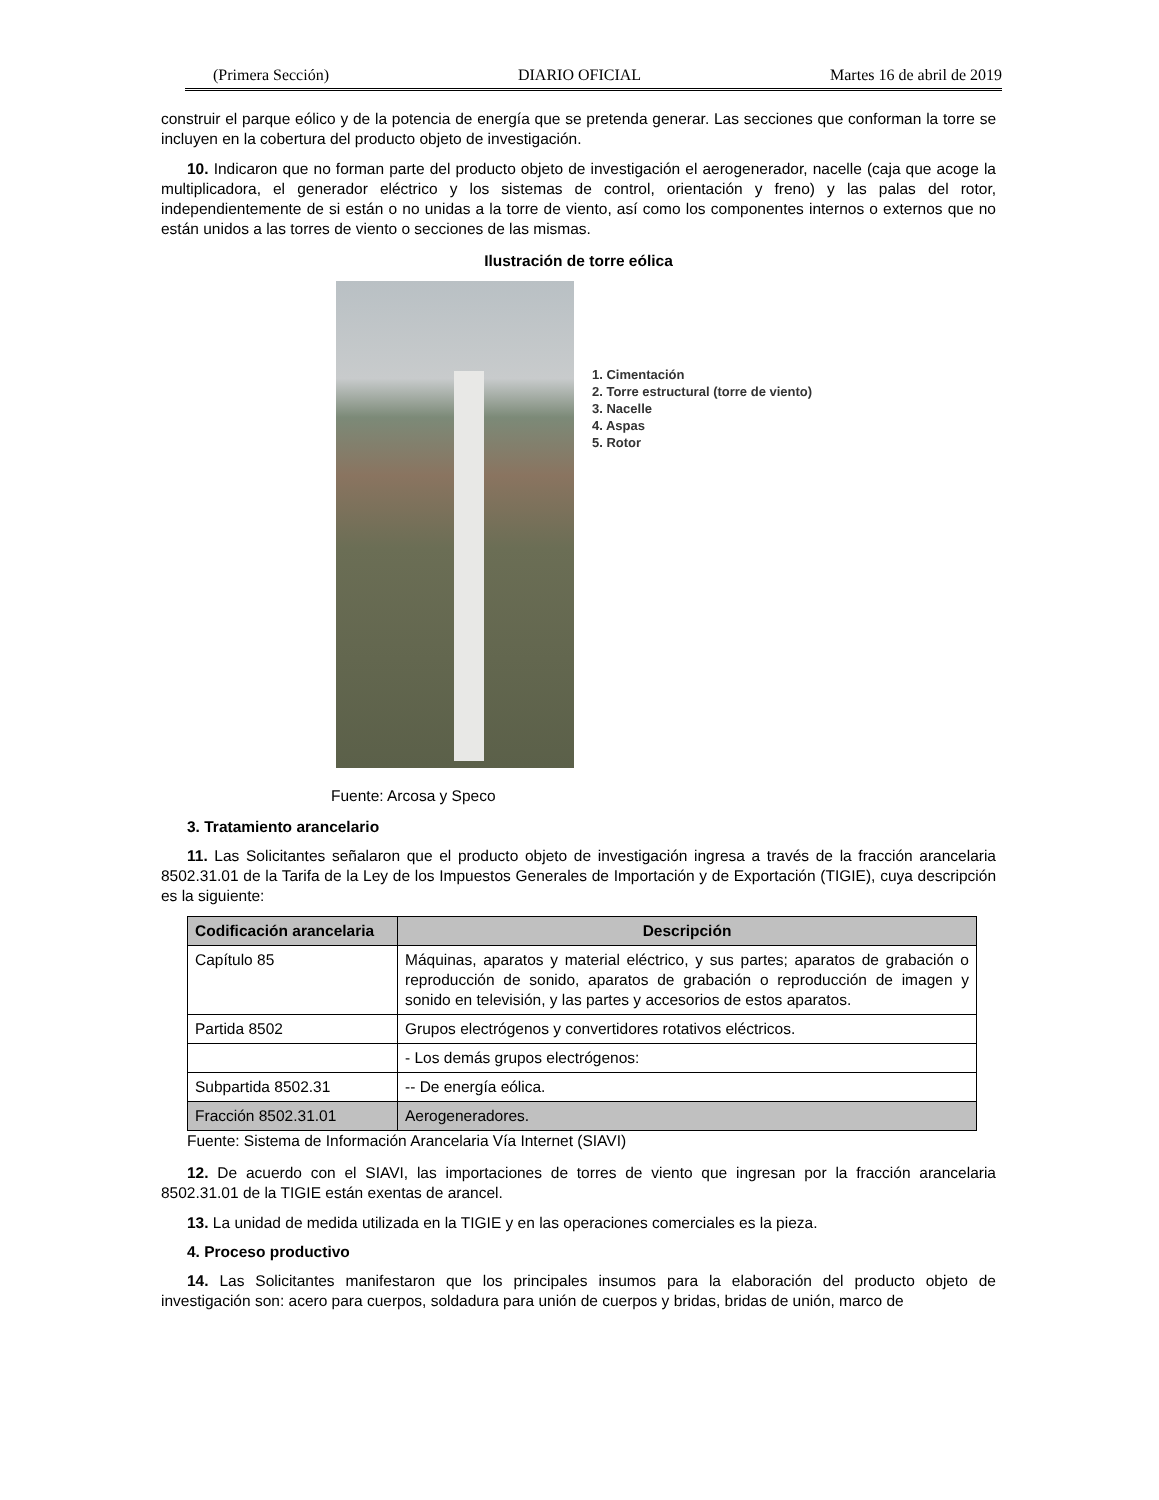(Primera Sección) DIARIO OFICIAL Martes 16 de abril de 2019
construir el parque eólico y de la potencia de energía que se pretenda generar. Las secciones que conforman la torre se incluyen en la cobertura del producto objeto de investigación.
10. Indicaron que no forman parte del producto objeto de investigación el aerogenerador, nacelle (caja que acoge la multiplicadora, el generador eléctrico y los sistemas de control, orientación y freno) y las palas del rotor, independientemente de si están o no unidas a la torre de viento, así como los componentes internos o externos que no están unidos a las torres de viento o secciones de las mismas.
Ilustración de torre eólica
1. Cimentación
2. Torre estructural (torre de viento)
3. Nacelle
4. Aspas
5. Rotor
Fuente: Arcosa y Speco
3. Tratamiento arancelario
11. Las Solicitantes señalaron que el producto objeto de investigación ingresa a través de la fracción arancelaria 8502.31.01 de la Tarifa de la Ley de los Impuestos Generales de Importación y de Exportación (TIGIE), cuya descripción es la siguiente:
| Codificación arancelaria | Descripción |
| --- | --- |
| Capítulo 85 | Máquinas, aparatos y material eléctrico, y sus partes; aparatos de grabación o reproducción de sonido, aparatos de grabación o reproducción de imagen y sonido en televisión, y las partes y accesorios de estos aparatos. |
| Partida 8502 | Grupos electrógenos y convertidores rotativos eléctricos. |
| | - Los demás grupos electrógenos: |
| Subpartida 8502.31 | -- De energía eólica. |
| Fracción 8502.31.01 | Aerogeneradores. |
Fuente: Sistema de Información Arancelaria Vía Internet (SIAVI)
12. De acuerdo con el SIAVI, las importaciones de torres de viento que ingresan por la fracción arancelaria 8502.31.01 de la TIGIE están exentas de arancel.
13. La unidad de medida utilizada en la TIGIE y en las operaciones comerciales es la pieza.
4. Proceso productivo
14. Las Solicitantes manifestaron que los principales insumos para la elaboración del producto objeto de investigación son: acero para cuerpos, soldadura para unión de cuerpos y bridas, bridas de unión, marco de